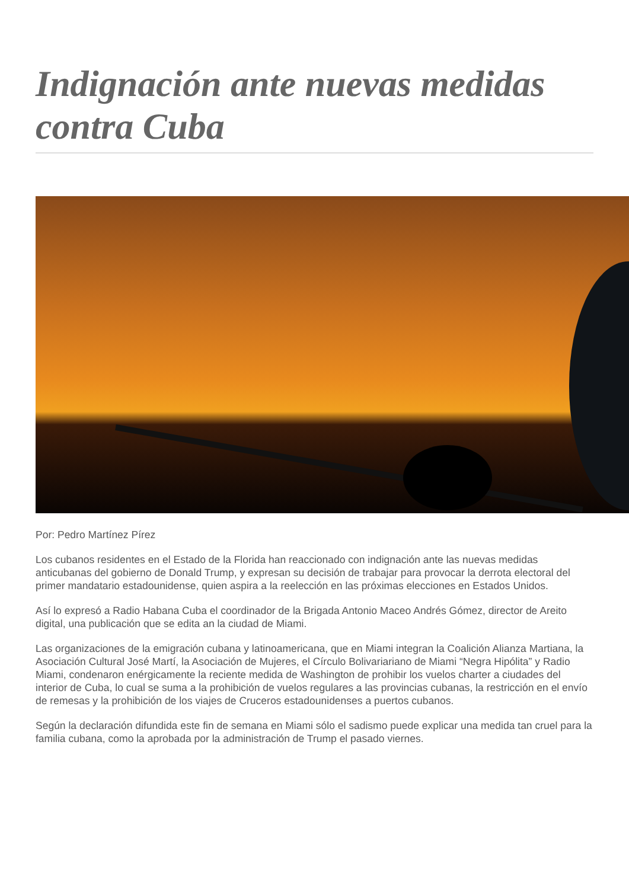Indignación ante nuevas medidas contra Cuba
Por: Pedro Martínez Pírez
Los cubanos residentes en el Estado de la Florida han reaccionado con indignación ante las nuevas medidas anticubanas del gobierno de Donald Trump, y expresan su decisión de trabajar para provocar la derrota electoral del primer mandatario estadounidense, quien aspira a la reelección en las próximas elecciones en Estados Unidos.
Así lo expresó a Radio Habana Cuba el coordinador de la Brigada Antonio Maceo Andrés Gómez, director de Areito digital, una publicación que se edita an la ciudad de Miami.
Las organizaciones de la emigración cubana y latinoamericana, que en Miami integran la Coalición Alianza Martiana, la Asociación Cultural José Martí, la Asociación de Mujeres, el Círculo Bolivariariano de Miami “Negra Hipólita” y Radio Miami, condenaron enérgicamente la reciente medida de Washington de prohibir los vuelos charter a ciudades del interior de Cuba, lo cual se suma a la prohibición de vuelos regulares a las provincias cubanas, la restricción en el envío de remesas y la prohibición de los viajes de Cruceros estadounidenses a puertos cubanos.
Según la declaración difundida este fin de semana en Miami sólo el sadismo puede explicar una medida tan cruel para la familia cubana, como la aprobada por la administración de Trump el pasado viernes.